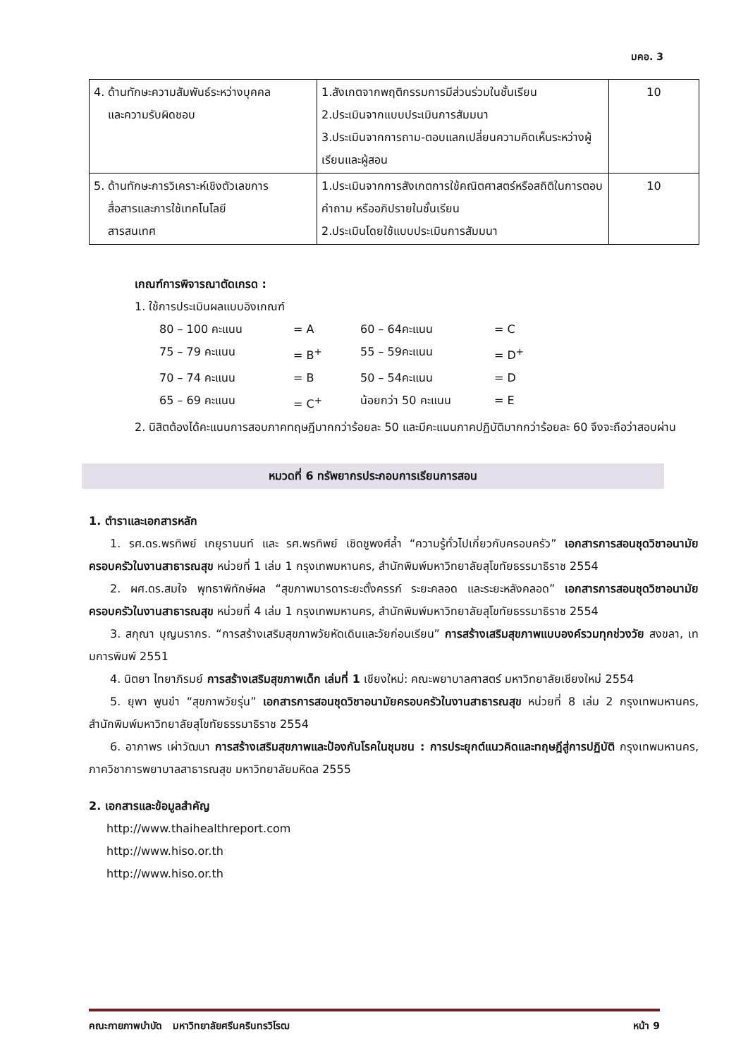มคอ. 3
| 4. ด้านทักษะความสัมพันธ์ระหว่างบุคคล และความรับผิดชอบ | 1.สังเกตจากพฤติกรรมการมีส่วนร่วมในชั้นเรียน 2.ประเมินจากแบบประเมินการสัมมนา 3.ประเมินจากการถาม-ตอบแลกเปลี่ยนความคิดเห็นระหว่างผู้เรียนและผู้สอน | 10 |
| 5. ด้านทักษะการวิเคราะห์เชิงตัวเลขการ สื่อสารและการใช้เทคโนโลยี สารสนเทศ | 1.ประเมินจากการสังเกตการใช้คณิตศาสตร์หรือสถิติในการตอบคำถาม หรืออภิปรายในชั้นเรียน 2.ประเมินโดยใช้แบบประเมินการสัมมนา | 10 |
เกณฑ์การพิจารณาตัดเกรด :
1. ใช้การประเมินผลแบบอิงเกณฑ์
80 – 100 คะแนน = A 60 – 64คะแนน = C 75 – 79 คะแนน = B<sup>+</sup> 55 – 59คะแนน = D<sup>+</sup> 70 – 74 คะแนน = B 50 – 54คะแนน = D 65 – 69 คะแนน = C<sup>+</sup> น้อยกว่า 50 คะแนน = E
2. นิสิตต้องได้คะแนนการสอบภาคทฤษฎีมากกว่าร้อยละ 50 และมีคะแนนภาคปฏิบัติมากกว่าร้อยละ 60 จึงจะถือว่าสอบผ่าน
หมวดที่ 6 ทรัพยากรประกอบการเรียนการสอน
1. ตำราและเอกสารหลัก
1. รศ.ดร.พรทิพย์ เกยุรานนท์ และ รศ.พรทิพย์ เชิดชูพงศ์ล้ำ “ความรู้ทั่วไปเกี่ยวกับครอบครัว” เอกสารการสอนชุดวิชาอนามัยครอบครัวในงานสาธารณสุข หน่วยที่ 1 เล่ม 1 กรุงเทพมหานคร, สำนักพิมพ์มหาวิทยาลัยสุโขทัยธรรมาธิราช 2554
2. ผศ.ดร.สมใจ พุทธาพิทักษ์ผล “สุขภาพมารดาระยะตั้งครรภ์ ระยะคลอด และระยะหลังคลอด” เอกสารการสอนชุดวิชาอนามัยครอบครัวในงานสาธารณสุข หน่วยที่ 4 เล่ม 1 กรุงเทพมหานคร, สำนักพิมพ์มหาวิทยาลัยสุโขทัยธรรมาธิราช 2554
3. สกุณา บุญนรากร. “การสร้างเสริมสุขภาพวัยหัดเดินและวัยก่อนเรียน” การสร้างเสริมสุขภาพแบบองค์รวมทุกช่วงวัย สงขลา, เทมการพิมพ์ 2551
4. นิตยา ไทยาภิรมย์ การสร้างเสริมสุขภาพเด็ก เล่มที่ 1 เชียงใหม่: คณะพยาบาลศาสตร์ มหาวิทยาลัยเชียงใหม่ 2554
5. ยุพา พูนขำ “สุขภาพวัยรุ่น” เอกสารการสอนชุดวิชาอนามัยครอบครัวในงานสาธารณสุข หน่วยที่ 8 เล่ม 2 กรุงเทพมหานคร, สำนักพิมพ์มหาวิทยาลัยสุโขทัยธรรมาธิราช 2554
6. อาภาพร เผ่าวัฒนา การสร้างเสริมสุขภาพและป้องกันโรคในชุมชน : การประยุกต์แนวคิดและทฤษฎีสู่การปฏิบัติ กรุงเทพมหานคร, ภาควิชาการพยาบาลสาธารณสุข มหาวิทยาลัยมหิดล 2555
2. เอกสารและข้อมูลสำคัญ
http://www.thaihealthreport.com
http://www.hiso.or.th
http://www.hiso.or.th
คณะกายภาพบำบัด มหาวิทยาลัยศรีนครินทรวิโรฒ หน้า 9